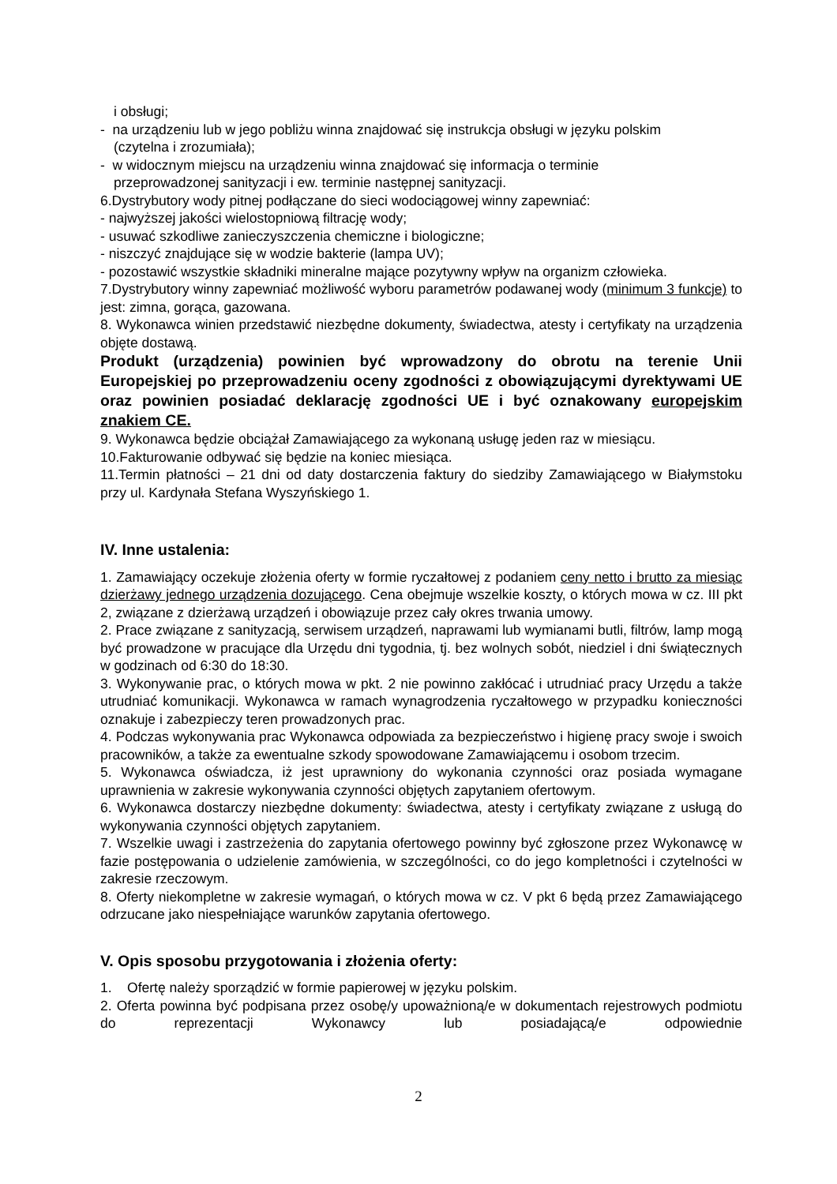i obsługi;
- na urządzeniu lub w jego pobliżu winna znajdować się instrukcja obsługi w języku polskim
(czytelna i zrozumiała);
- w widocznym miejscu na urządzeniu winna znajdować się informacja o terminie
przeprowadzonej sanityzacji i ew. terminie następnej sanityzacji.
6.Dystrybutory wody pitnej podłączane do sieci wodociągowej winny zapewniać:
- najwyższej jakości wielostopniową filtrację wody;
- usuwać szkodliwe zanieczyszczenia chemiczne i biologiczne;
- niszczyć znajdujące się w wodzie bakterie (lampa UV);
- pozostawić wszystkie składniki mineralne mające pozytywny wpływ na organizm człowieka.
7.Dystrybutory winny zapewniać możliwość wyboru parametrów podawanej wody (minimum 3 funkcje) to jest: zimna, gorąca, gazowana.
8. Wykonawca winien przedstawić niezbędne dokumenty, świadectwa, atesty i certyfikaty na urządzenia objęte dostawą.
Produkt (urządzenia) powinien być wprowadzony do obrotu na terenie Unii Europejskiej po przeprowadzeniu oceny zgodności z obowiązującymi dyrektywami UE oraz powinien posiadać deklarację zgodności UE i być oznakowany europejskim znakiem CE.
9. Wykonawca będzie obciążał Zamawiającego za wykonaną usługę jeden raz w miesiącu.
10.Fakturowanie odbywać się będzie na koniec miesiąca.
11.Termin płatności – 21 dni od daty dostarczenia faktury do siedziby Zamawiającego w Białymstoku przy ul. Kardynała Stefana Wyszyńskiego 1.
IV. Inne ustalenia:
1. Zamawiający oczekuje złożenia oferty w formie ryczałtowej z podaniem ceny netto i brutto za miesiąc dzierżawy jednego urządzenia dozującego. Cena obejmuje wszelkie koszty, o których mowa w cz. III pkt 2, związane z dzierżawą urządzeń i obowiązuje przez cały okres trwania umowy.
2. Prace związane z sanityzacją, serwisem urządzeń, naprawami lub wymianami butli, filtrów, lamp mogą być prowadzone w pracujące dla Urzędu dni tygodnia, tj. bez wolnych sobót, niedziel i dni świątecznych w godzinach od 6:30 do 18:30.
3. Wykonywanie prac, o których mowa w pkt. 2 nie powinno zakłócać i utrudniać pracy Urzędu a także utrudniać komunikacji. Wykonawca w ramach wynagrodzenia ryczałtowego w przypadku konieczności oznakuje i zabezpieczy teren prowadzonych prac.
4. Podczas wykonywania prac Wykonawca odpowiada za bezpieczeństwo i higienę pracy swoje i swoich pracowników, a także za ewentualne szkody spowodowane Zamawiającemu i osobom trzecim.
5. Wykonawca oświadcza, iż jest uprawniony do wykonania czynności oraz posiada wymagane uprawnienia w zakresie wykonywania czynności objętych zapytaniem ofertowym.
6. Wykonawca dostarczy niezbędne dokumenty: świadectwa, atesty i certyfikaty związane z usługą do wykonywania czynności objętych zapytaniem.
7. Wszelkie uwagi i zastrzeżenia do zapytania ofertowego powinny być zgłoszone przez Wykonawcę w fazie postępowania o udzielenie zamówienia, w szczególności, co do jego kompletności i czytelności w zakresie rzeczowym.
8. Oferty niekompletne w zakresie wymagań, o których mowa w cz. V pkt 6 będą przez Zamawiającego odrzucane jako niespełniające warunków zapytania ofertowego.
V. Opis sposobu przygotowania i złożenia oferty:
1. Ofertę należy sporządzić w formie papierowej w języku polskim.
2. Oferta powinna być podpisana przez osobę/y upoważnioną/e w dokumentach rejestrowych podmiotu do reprezentacji Wykonawcy lub posiadającą/e odpowiednie
2